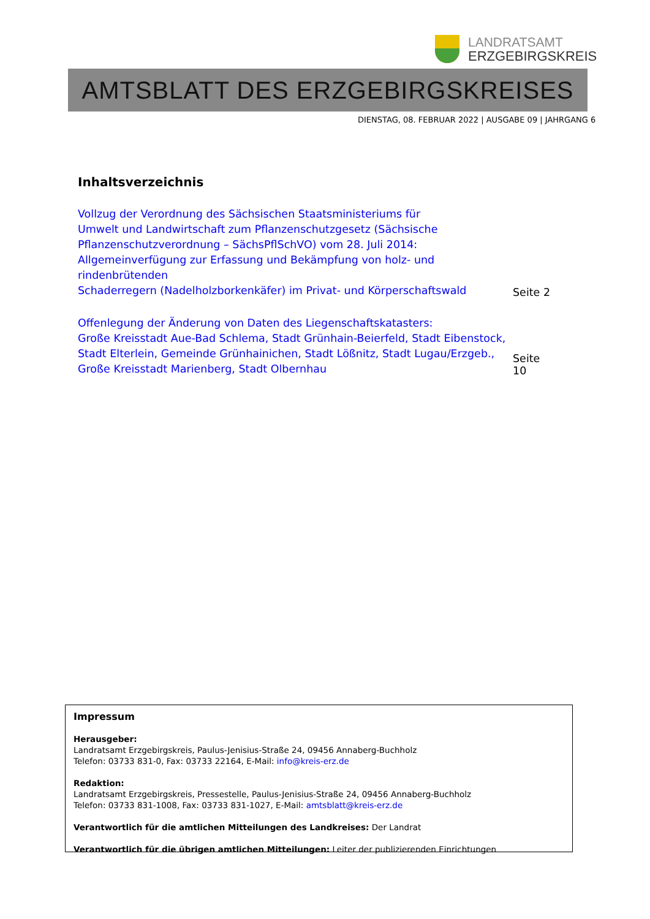LANDRATSAMT
ERZGEBIRGSKREIS
AMTSBLATT DES ERZGEBIRGSKREISES
DIENSTAG, 08. FEBRUAR 2022 | AUSGABE 09 | JAHRGANG 6
Inhaltsverzeichnis
Vollzug der Verordnung des Sächsischen Staatsministeriums für
Umwelt und Landwirtschaft zum Pflanzenschutzgesetz (Sächsische
Pflanzenschutzverordnung – SächsPflSchVO) vom 28. Juli 2014:
Allgemeinverfügung zur Erfassung und Bekämpfung von holz- und rindenbrütenden
Schaderregern (Nadelholzborkenkäfer) im Privat- und Körperschaftswald Seite 2
Offenlegung der Änderung von Daten des Liegenschaftskatasters:
Große Kreisstadt Aue-Bad Schlema, Stadt Grünhain-Beierfeld, Stadt Eibenstock,
Stadt Elterlein, Gemeinde Grünhainichen, Stadt Lößnitz, Stadt Lugau/Erzgeb.,
Große Kreisstadt Marienberg, Stadt Olbernhau Seite 10
Impressum
Herausgeber:
Landratsamt Erzgebirgskreis, Paulus-Jenisius-Straße 24, 09456 Annaberg-Buchholz
Telefon: 03733 831-0, Fax: 03733 22164, E-Mail: info@kreis-erz.de
Redaktion:
Landratsamt Erzgebirgskreis, Pressestelle, Paulus-Jenisius-Straße 24, 09456 Annaberg-Buchholz
Telefon: 03733 831-1008, Fax: 03733 831-1027, E-Mail: amtsblatt@kreis-erz.de
Verantwortlich für die amtlichen Mitteilungen des Landkreises: Der Landrat
Verantwortlich für die übrigen amtlichen Mitteilungen: Leiter der publizierenden Einrichtungen